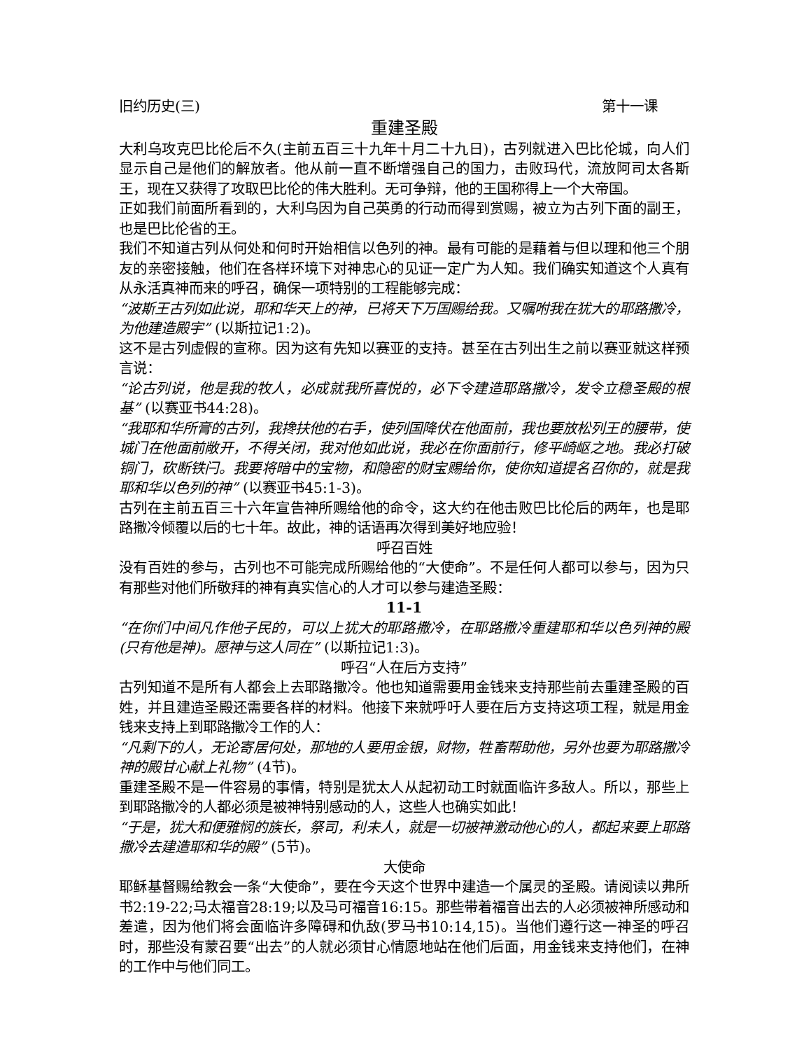旧约历史(三) 第十一课
重建圣殿
大利乌攻克巴比伦后不久(主前五百三十九年十月二十九日)，古列就进入巴比伦城，向人们显示自己是他们的解放者。他从前一直不断增强自己的国力，击败玛代，流放阿司太各斯王，现在又获得了攻取巴比伦的伟大胜利。无可争辩，他的王国称得上一个大帝国。
正如我们前面所看到的，大利乌因为自己英勇的行动而得到赏赐，被立为古列下面的副王，也是巴比伦省的王。
我们不知道古列从何处和何时开始相信以色列的神。最有可能的是藉着与但以理和他三个朋友的亲密接触，他们在各样环境下对神忠心的见证一定广为人知。我们确实知道这个人真有从永活真神而来的呼召，确保一项特别的工程能够完成：
“波斯王古列如此说，耶和华天上的神，已将天下万国赐给我。又嘱咐我在犹大的耶路撒冷，为他建造殿宇” (以斯拉记1:2)。
这不是古列虚假的宣称。因为这有先知以赛亚的支持。甚至在古列出生之前以赛亚就这样预言说：
“论古列说，他是我的牧人，必成就我所喜悦的，必下令建造耶路撒冷，发令立稳圣殿的根基” (以赛亚书44:28)。
“我耶和华所膏的古列，我搀扶他的右手，使列国降伏在他面前，我也要放松列王的腰带，使城门在他面前敞开，不得关闭，我对他如此说，我必在你面前行，修平崎岖之地。我必打破铜门，砍断铁闩。我要将暗中的宝物，和隐密的财宝赐给你，使你知道提名召你的，就是我耶和华以色列的神” (以赛亚书45:1-3)。
古列在主前五百三十六年宣告神所赐给他的命令，这大约在他击败巴比伦后的两年，也是耶路撒冷倾覆以后的七十年。故此，神的话语再次得到美好地应验！
呼召百姓
没有百姓的参与，古列也不可能完成所赐给他的“大使命”。不是任何人都可以参与，因为只有那些对他们所敬拜的神有真实信心的人才可以参与建造圣殿：
11-1
“在你们中间凡作他子民的，可以上犹大的耶路撒冷，在耶路撒冷重建耶和华以色列神的殿(只有他是神)。愿神与这人同在” (以斯拉记1:3)。
呼召“人在后方支持”
古列知道不是所有人都会上去耶路撒冷。他也知道需要用金钱来支持那些前去重建圣殿的百姓，并且建造圣殿还需要各样的材料。他接下来就呼吁人要在后方支持这项工程，就是用金钱来支持上到耶路撒冷工作的人：
“凡剩下的人，无论寄居何处，那地的人要用金银，财物，牲畜帮助他，另外也要为耶路撒冷神的殿甘心献上礼物” (4节)。
重建圣殿不是一件容易的事情，特别是犹太人从起初动工时就面临许多敌人。所以，那些上到耶路撒冷的人都必须是被神特别感动的人，这些人也确实如此！
“于是，犹大和便雅悯的族长，祭司，利未人，就是一切被神激动他心的人，都起来要上耶路撒冷去建造耶和华的殿” (5节)。
大使命
耶稣基督赐给教会一条“大使命”，要在今天这个世界中建造一个属灵的圣殿。请阅读以弗所书2:19-22;马太福音28:19;以及马可福音16:15。那些带着福音出去的人必须被神所感动和差遣，因为他们将会面临许多障碍和仇敌(罗马书10:14,15)。当他们遵行这一神圣的呼召时，那些没有蒙召要“出去”的人就必须甘心情愿地站在他们后面，用金钱来支持他们，在神的工作中与他们同工。